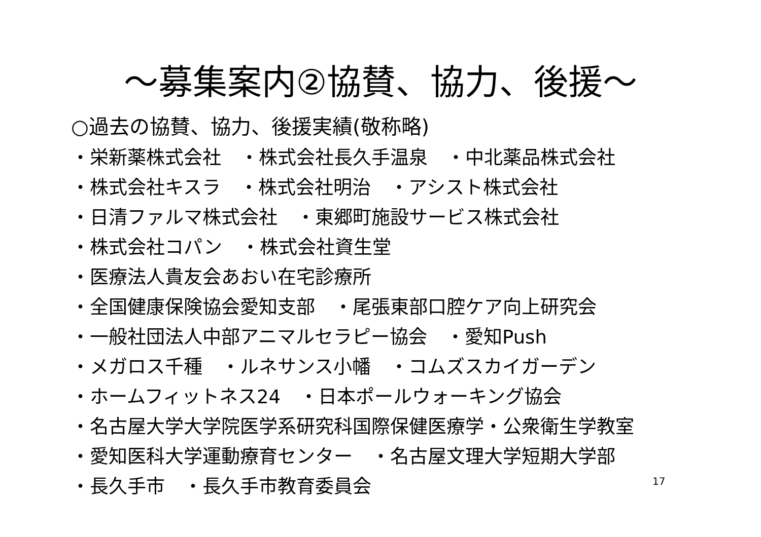～募集案内②協賛、協力、後援～
○過去の協賛、協力、後援実績(敬称略)
・栄新薬株式会社　・株式会社長久手温泉　・中北薬品株式会社
・株式会社キスラ　・株式会社明治　・アシスト株式会社
・日清ファルマ株式会社　・東郷町施設サービス株式会社
・株式会社コパン　・株式会社資生堂
・医療法人貴友会あおい在宅診療所
・全国健康保険協会愛知支部　・尾張東部口腔ケア向上研究会
・一般社団法人中部アニマルセラピー協会　・愛知Push
・メガロス千種　・ルネサンス小幡　・コムズスカイガーデン
・ホームフィットネス24　・日本ポールウォーキング協会
・名古屋大学大学院医学系研究科国際保健医療学・公衆衛生学教室
・愛知医科大学運動療育センター　・名古屋文理大学短期大学部
・長久手市　・長久手市教育委員会
17